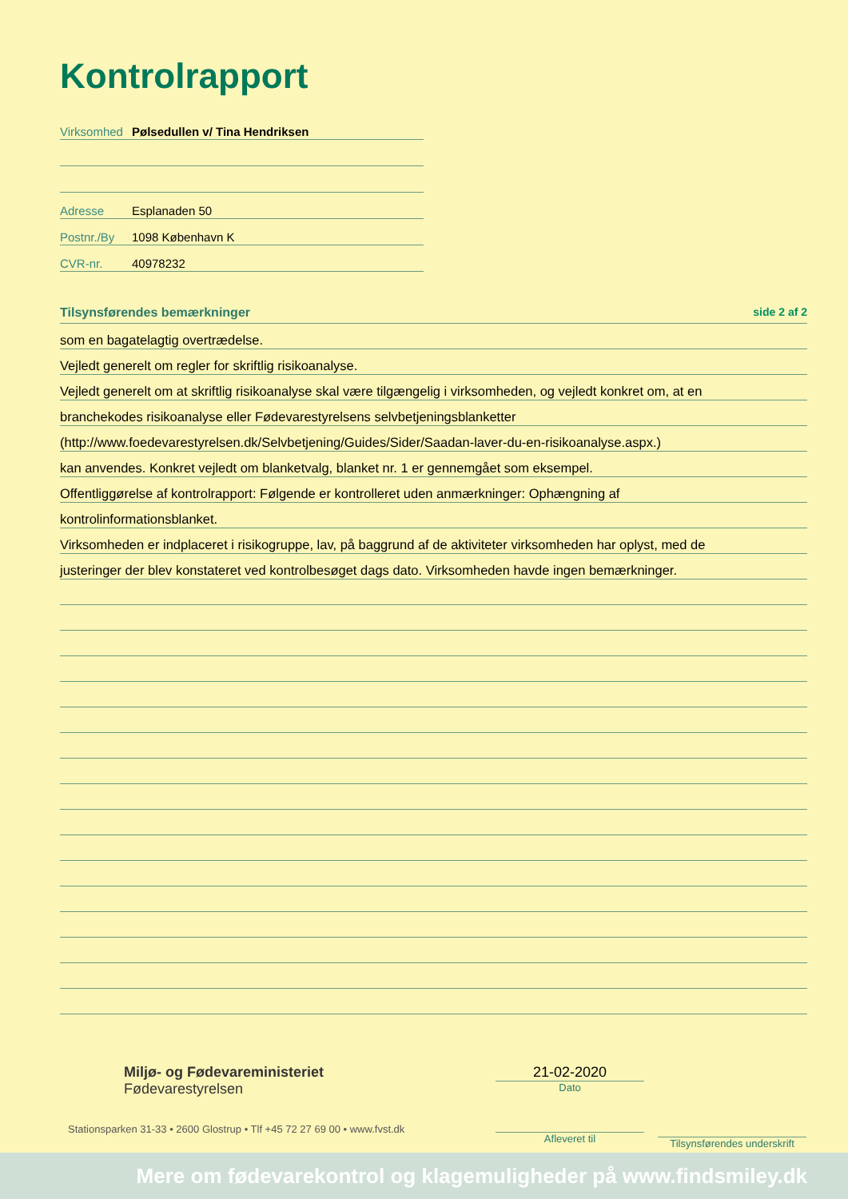Kontrolrapport
Virksomhed Pølsedullen v/ Tina Hendriksen
Adresse Esplanaden 50
Postnr./By 1098 København K
CVR-nr. 40978232
Tilsynsførendes bemærkninger side 2 af 2
som en bagatelagtig overtrædelse.
Vejledt generelt om regler for skriftlig risikoanalyse.
Vejledt generelt om at skriftlig risikoanalyse skal være tilgængelig i virksomheden, og vejledt konkret om, at en
branchekodes risikoanalyse eller Fødevarestyrelsens selvbetjeningsblanketter
(http://www.foedevarestyrelsen.dk/Selvbetjening/Guides/Sider/Saadan-laver-du-en-risikoanalyse.aspx.)
kan anvendes. Konkret vejledt om blanketvalg, blanket nr. 1 er gennemgået som eksempel.
Offentliggørelse af kontrolrapport: Følgende er kontrolleret uden anmærkninger: Ophængning af
kontrolinformationsblanket.
Virksomheden er indplaceret i risikogruppe, lav, på baggrund af de aktiviteter virksomheden har oplyst, med de
justeringer der blev konstateret ved kontrolbesøget dags dato. Virksomheden havde ingen bemærkninger.
Miljø- og Fødevareministeriet
Fødevarestyrelsen
Stationsparken 31-33 • 2600 Glostrup • Tlf +45 72 27 69 00 • www.fvst.dk
21-02-2020
Dato
Afleveret til
Tilsynsførendes underskrift
Mere om fødevarekontrol og klagemuligheder på www.findsmiley.dk